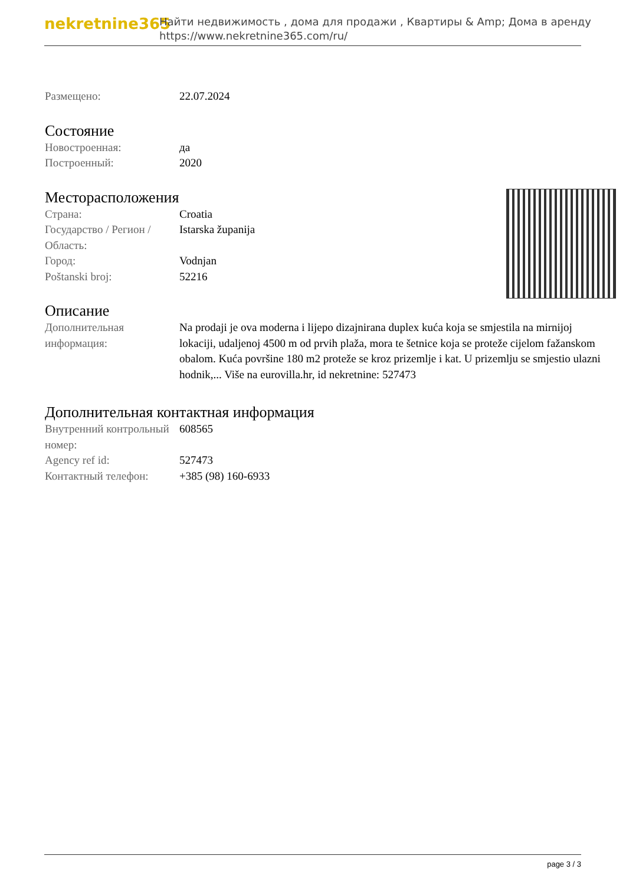nekretnine365
Найти недвижимость , дома для продажи , Квартиры & Amp; Дома в аренду
https://www.nekretnine365.com/ru/
| Размещено: | 22.07.2024 |
Состояние
| Новостроенная: | да |
| Построенный: | 2020 |
Месторасположения
| Страна: | Croatia |
| Государство / Регион / Область: | Istarska županija |
| Город: | Vodnjan |
| Poštanski broj: | 52216 |
Описание
| Дополнительная информация: | Na prodaji je ova moderna i lijepo dizajnirana duplex kuća koja se smjestila na mirnijoj lokaciji, udaljenoj 4500 m od prvih plaža, mora te šetnice koja se proteže cijelom fažanskom obalom. Kuća površine 180 m2 proteže se kroz prizemlje i kat. U prizemlju se smjestio ulazni hodnik,... Više na eurovilla.hr, id nekretnine: 527473 |
Дополнительная контактная информация
| Внутренний контрольный номер: | 608565 |
| Agency ref id: | 527473 |
| Контактный телефон: | +385 (98) 160-6933 |
page 3 / 3